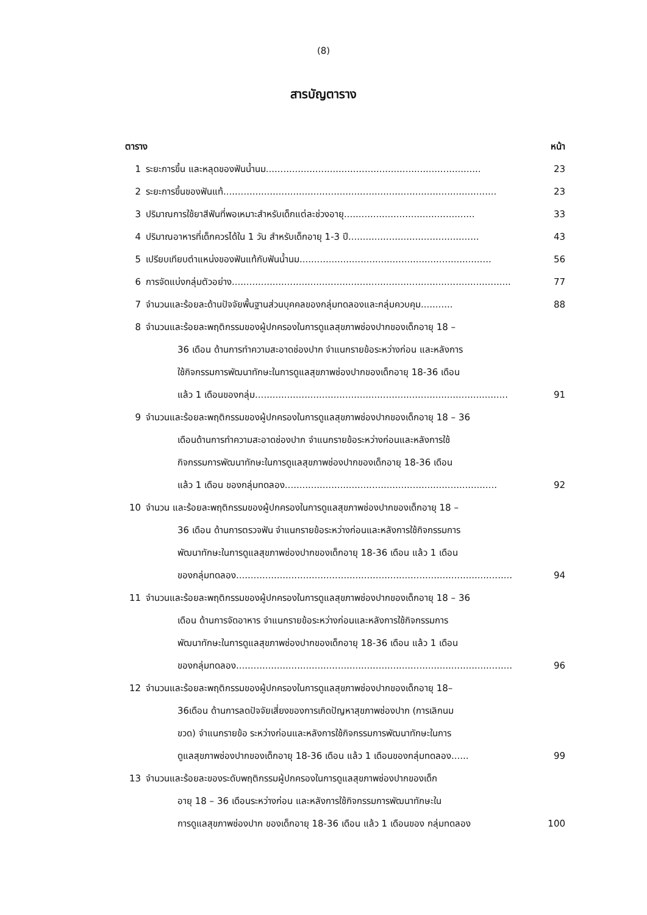(8)
สารบัญตาราง
ตาราง หน้า
1 ระยะการขึ้น และหลุดของฟันน้ำนม.......................................................................... 23
2 ระยะการขึ้นของฟันแท้.............................................................................................. 23
3 ปริมาณการใช้ยาสีฟันที่พอเหมาะสำหรับเด็กแต่ละช่วงอายุ............................................. 33
4 ปริมาณอาหารที่เด็กควรได้ใน 1 วัน สำหรับเด็กอายุ 1-3 ปี............................................. 43
5 เปรียบเทียบตำแหน่งของฟันแท้กับฟันน้ำนม.................................................................. 56
6 การจัดแบ่งกลุ่มตัวอย่าง................................................................................................ 77
7 จำนวนและร้อยละด้านปัจจัยพื้นฐานส่วนบุคคลของกลุ่มทดลองและกลุ่มควบคุม........... 88
8 จำนวนและร้อยละพฤติกรรมของผู้ปกครองในการดูแลสุขภาพช่องปากของเด็กอายุ 18 –
36 เดือน ด้านการทำความสะอาดช่องปาก จำแนกรายข้อระหว่างก่อน และหลังการ
ใช้กิจกรรมการพัฒนาทักษะในการดูแลสุขภาพช่องปากของเด็กอายุ 18-36 เดือน
แล้ว 1 เดือนของกลุ่ม....................................................................................... 91
9 จำนวนและร้อยละพฤติกรรมของผู้ปกครองในการดูแลสุขภาพช่องปากของเด็กอายุ 18 – 36
เดือนด้านการทำความสะอาดช่องปาก จำแนกรายข้อระหว่างก่อนและหลังการใช้
กิจกรรมการพัฒนาทักษะในการดูแลสุขภาพช่องปากของเด็กอายุ 18-36 เดือน
แล้ว 1 เดือน ของกลุ่มทดลอง......................................................................... 92
10 จำนวน และร้อยละพฤติกรรมของผู้ปกครองในการดูแลสุขภาพช่องปากของเด็กอายุ 18 –
36 เดือน ด้านการตรวจฟัน จำแนกรายข้อระหว่างก่อนและหลังการใช้กิจกรรมการ
พัฒนาทักษะในการดูแลสุขภาพช่องปากของเด็กอายุ 18-36 เดือน แล้ว 1 เดือน
ของกลุ่มทดลอง............................................................................................... 94
11 จำนวนและร้อยละพฤติกรรมของผู้ปกครองในการดูแลสุขภาพช่องปากของเด็กอายุ 18 – 36
เดือน ด้านการจัดอาหาร จำแนกรายข้อระหว่างก่อนและหลังการใช้กิจกรรมการ
พัฒนาทักษะในการดูแลสุขภาพช่องปากของเด็กอายุ 18-36 เดือน แล้ว 1 เดือน
ของกลุ่มทดลอง............................................................................................... 96
12 จำนวนและร้อยละพฤติกรรมของผู้ปกครองในการดูแลสุขภาพช่องปากของเด็กอายุ 18–
36เดือน ด้านการลดปัจจัยเสี่ยงของการเกิดปัญหาสุขภาพช่องปาก (การเลิกนม
ขวด) จำแนกรายข้อ ระหว่างก่อนและหลังการใช้กิจกรรมการพัฒนาทักษะในการ
ดูแลสุขภาพช่องปากของเด็กอายุ 18-36 เดือน แล้ว 1 เดือนของกลุ่มทดลอง...... 99
13 จำนวนและร้อยละของระดับพฤติกรรมผู้ปกครองในการดูแลสุขภาพช่องปากของเด็ก
อายุ 18 – 36 เดือนระหว่างก่อน และหลังการใช้กิจกรรมการพัฒนาทักษะใน
การดูแลสุขภาพช่องปาก ของเด็กอายุ 18-36 เดือน แล้ว 1 เดือนของ กลุ่มทดลอง 100